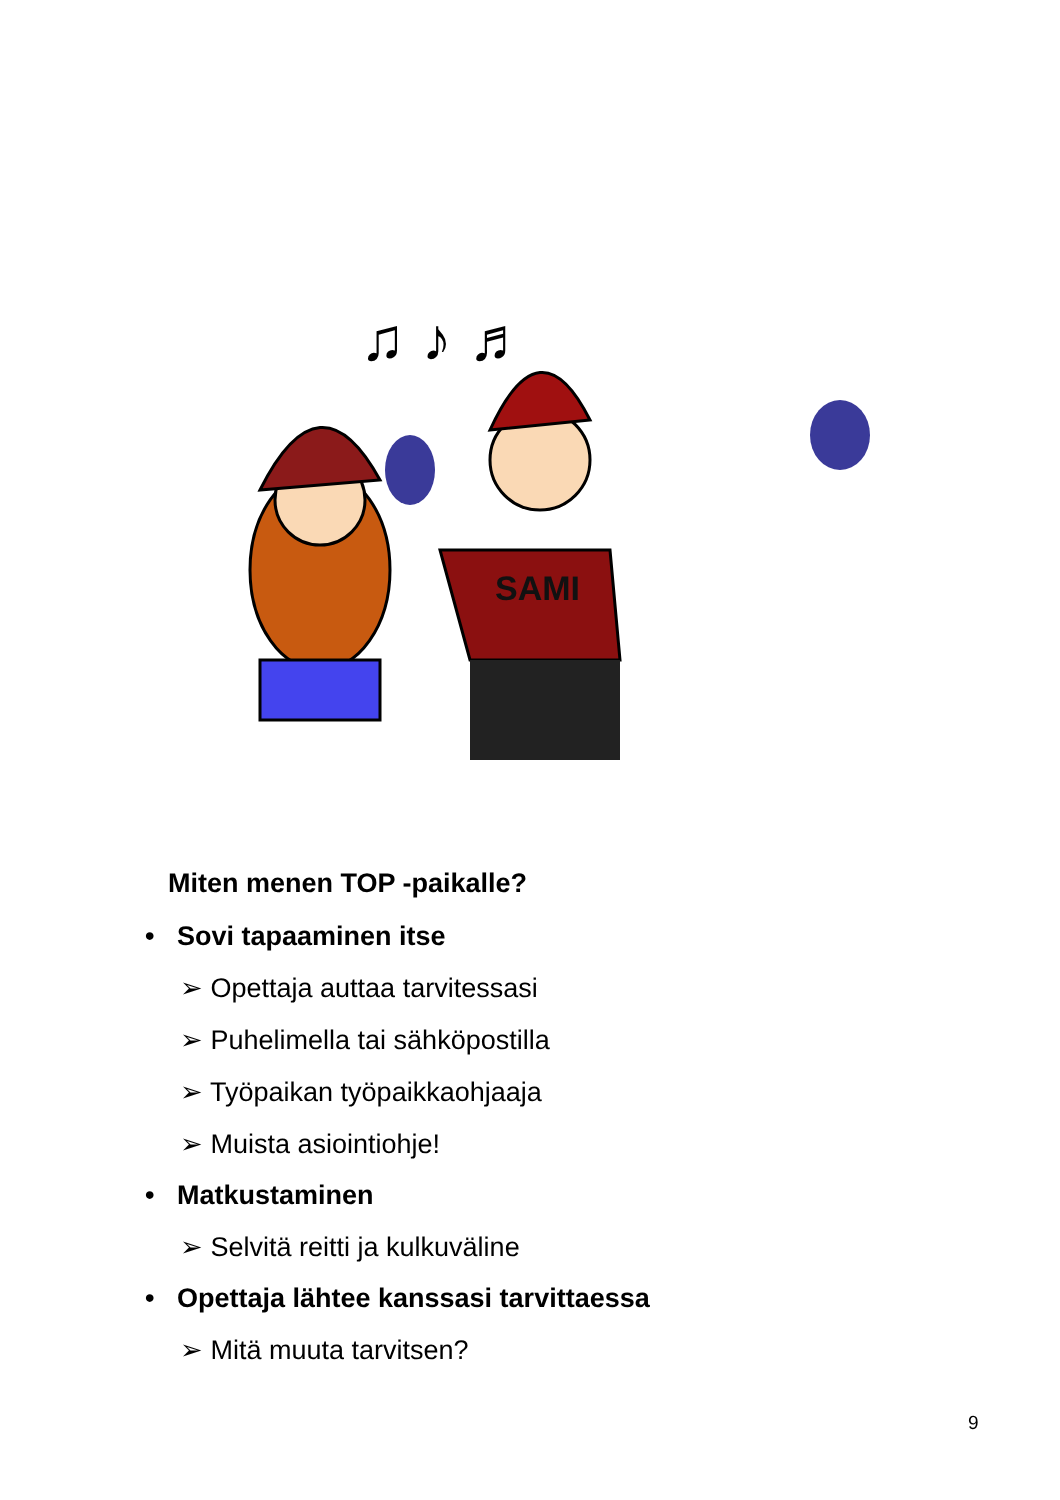♫ ♪ ♬
SAMI
Miten menen TOP -paikalle?
• Sovi tapaaminen itse
➢ Opettaja auttaa tarvitessasi
➢ Puhelimella tai sähköpostilla
➢ Työpaikan työpaikkaohjaaja
➢ Muista asiointiohje!
• Matkustaminen
➢ Selvitä reitti ja kulkuväline
• Opettaja lähtee kanssasi tarvittaessa
➢ Mitä muuta tarvitsen?
9